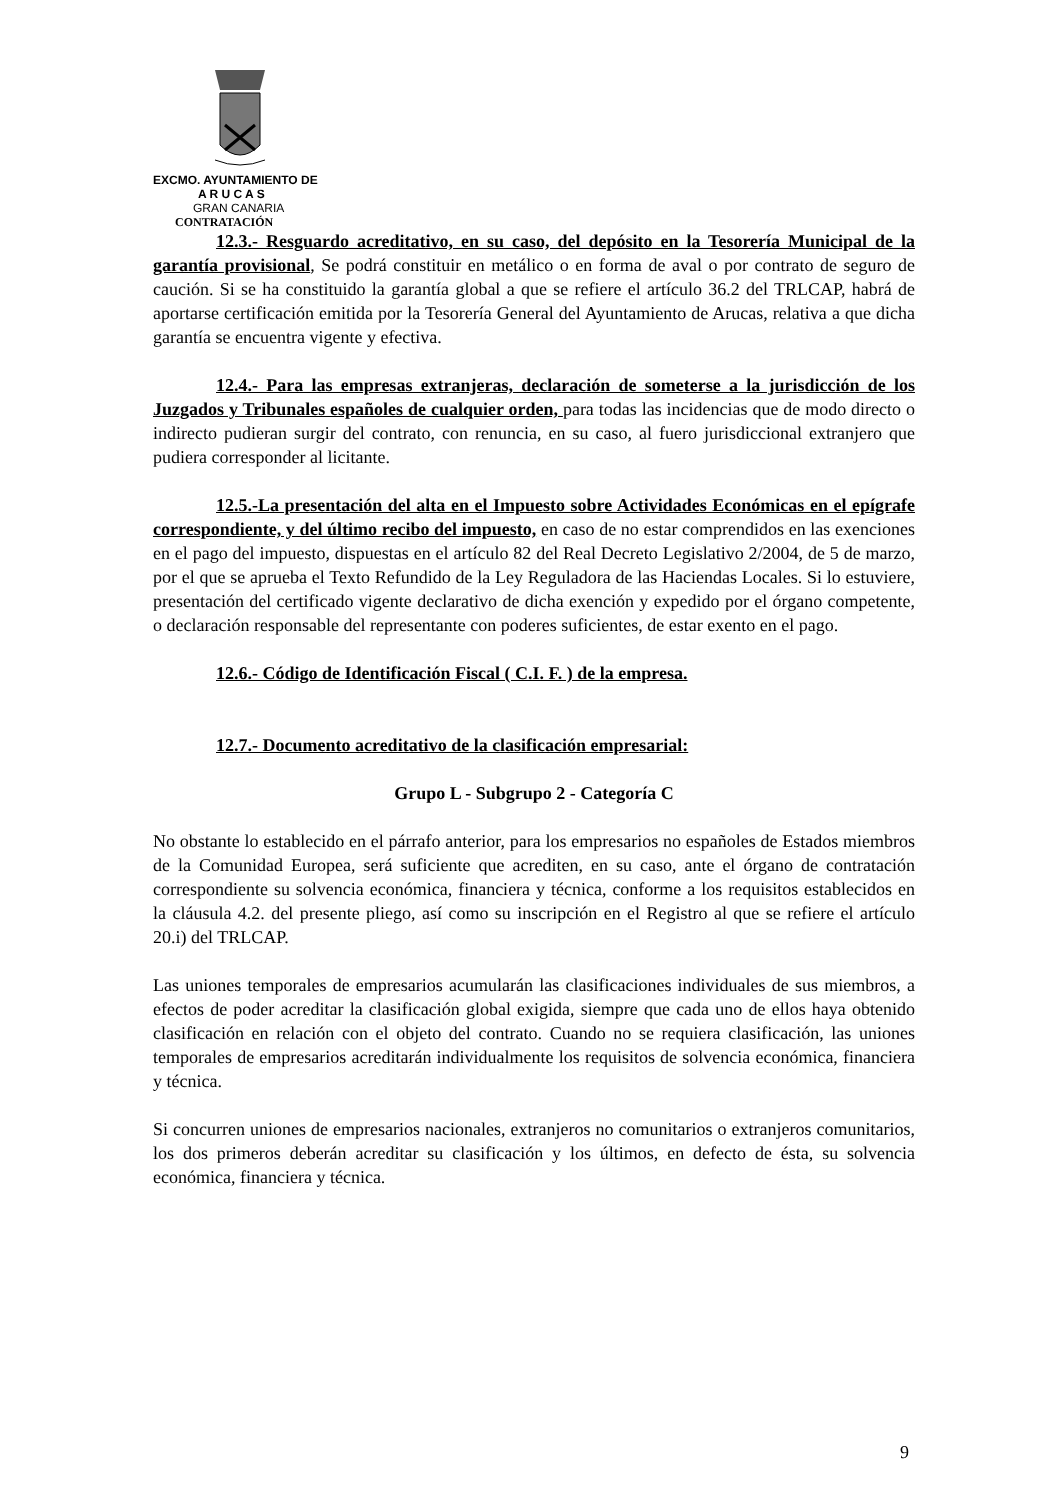EXCMO. AYUNTAMIENTO DE
A R U C A S
GRAN CANARIA
CONTRATACIÓN
12.3.- Resguardo acreditativo, en su caso, del depósito en la Tesorería Municipal de la garantía provisional, Se podrá constituir en metálico o en forma de aval o por contrato de seguro de caución. Si se ha constituido la garantía global a que se refiere el artículo 36.2 del TRLCAP, habrá de aportarse certificación emitida por la Tesorería General del Ayuntamiento de Arucas, relativa a que dicha garantía se encuentra vigente y efectiva.
12.4.- Para las empresas extranjeras, declaración de someterse a la jurisdicción de los Juzgados y Tribunales españoles de cualquier orden, para todas las incidencias que de modo directo o indirecto pudieran surgir del contrato, con renuncia, en su caso, al fuero jurisdiccional extranjero que pudiera corresponder al licitante.
12.5.-La presentación del alta en el Impuesto sobre Actividades Económicas en el epígrafe correspondiente, y del último recibo del impuesto, en caso de no estar comprendidos en las exenciones en el pago del impuesto, dispuestas en el artículo 82 del Real Decreto Legislativo 2/2004, de 5 de marzo, por el que se aprueba el Texto Refundido de la Ley Reguladora de las Haciendas Locales. Si lo estuviere, presentación del certificado vigente declarativo de dicha exención y expedido por el órgano competente, o declaración responsable del representante con poderes suficientes, de estar exento en el pago.
12.6.- Código de Identificación Fiscal ( C.I. F. ) de la empresa.
12.7.- Documento acreditativo de la clasificación empresarial:
Grupo L - Subgrupo 2 - Categoría C
No obstante lo establecido en el párrafo anterior, para los empresarios no españoles de Estados miembros de la Comunidad Europea, será suficiente que acrediten, en su caso, ante el órgano de contratación correspondiente su solvencia económica, financiera y técnica, conforme a los requisitos establecidos en la cláusula 4.2. del presente pliego, así como su inscripción en el Registro al que se refiere el artículo 20.i) del TRLCAP.
Las uniones temporales de empresarios acumularán las clasificaciones individuales de sus miembros, a efectos de poder acreditar la clasificación global exigida, siempre que cada uno de ellos haya obtenido clasificación en relación con el objeto del contrato. Cuando no se requiera clasificación, las uniones temporales de empresarios acreditarán individualmente los requisitos de solvencia económica, financiera y técnica.
Si concurren uniones de empresarios nacionales, extranjeros no comunitarios o extranjeros comunitarios, los dos primeros deberán acreditar su clasificación y los últimos, en defecto de ésta, su solvencia económica, financiera y técnica.
9